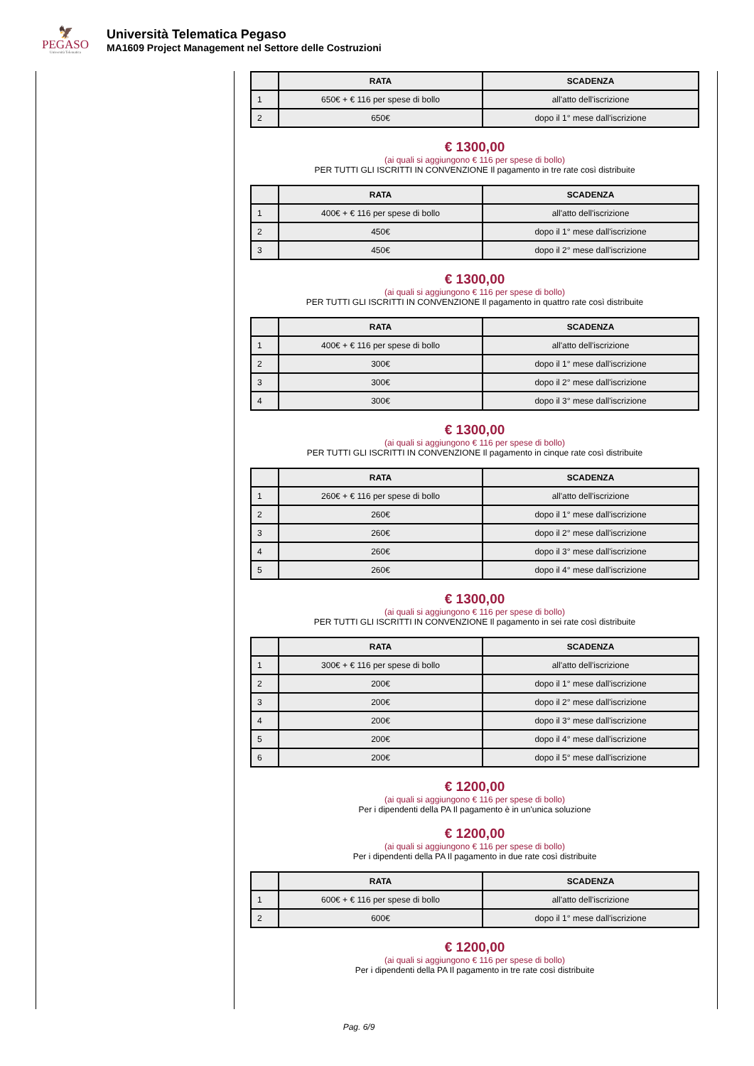🦅
PEGASO
Università Telematica
Università Telematica Pegaso
MA1609 Project Management nel Settore delle Costruzioni
| | RATA | SCADENZA |
| --- | --- | --- |
| 1 | 650€ + € 116 per spese di bollo | all'atto dell'iscrizione |
| 2 | 650€ | dopo il 1° mese dall'iscrizione |
€ 1300,00
(ai quali si aggiungono € 116 per spese di bollo)
PER TUTTI GLI ISCRITTI IN CONVENZIONE Il pagamento in tre rate così distribuite
| | RATA | SCADENZA |
| --- | --- | --- |
| 1 | 400€ + € 116 per spese di bollo | all'atto dell'iscrizione |
| 2 | 450€ | dopo il 1° mese dall'iscrizione |
| 3 | 450€ | dopo il 2° mese dall'iscrizione |
€ 1300,00
(ai quali si aggiungono € 116 per spese di bollo)
PER TUTTI GLI ISCRITTI IN CONVENZIONE Il pagamento in quattro rate così distribuite
| | RATA | SCADENZA |
| --- | --- | --- |
| 1 | 400€ + € 116 per spese di bollo | all'atto dell'iscrizione |
| 2 | 300€ | dopo il 1° mese dall'iscrizione |
| 3 | 300€ | dopo il 2° mese dall'iscrizione |
| 4 | 300€ | dopo il 3° mese dall'iscrizione |
€ 1300,00
(ai quali si aggiungono € 116 per spese di bollo)
PER TUTTI GLI ISCRITTI IN CONVENZIONE Il pagamento in cinque rate così distribuite
| | RATA | SCADENZA |
| --- | --- | --- |
| 1 | 260€ + € 116 per spese di bollo | all'atto dell'iscrizione |
| 2 | 260€ | dopo il 1° mese dall'iscrizione |
| 3 | 260€ | dopo il 2° mese dall'iscrizione |
| 4 | 260€ | dopo il 3° mese dall'iscrizione |
| 5 | 260€ | dopo il 4° mese dall'iscrizione |
€ 1300,00
(ai quali si aggiungono € 116 per spese di bollo)
PER TUTTI GLI ISCRITTI IN CONVENZIONE Il pagamento in sei rate così distribuite
| | RATA | SCADENZA |
| --- | --- | --- |
| 1 | 300€ + € 116 per spese di bollo | all'atto dell'iscrizione |
| 2 | 200€ | dopo il 1° mese dall'iscrizione |
| 3 | 200€ | dopo il 2° mese dall'iscrizione |
| 4 | 200€ | dopo il 3° mese dall'iscrizione |
| 5 | 200€ | dopo il 4° mese dall'iscrizione |
| 6 | 200€ | dopo il 5° mese dall'iscrizione |
€ 1200,00
(ai quali si aggiungono € 116 per spese di bollo)
Per i dipendenti della PA Il pagamento è in un'unica soluzione
€ 1200,00
(ai quali si aggiungono € 116 per spese di bollo)
Per i dipendenti della PA Il pagamento in due rate così distribuite
| | RATA | SCADENZA |
| --- | --- | --- |
| 1 | 600€ + € 116 per spese di bollo | all'atto dell'iscrizione |
| 2 | 600€ | dopo il 1° mese dall'iscrizione |
€ 1200,00
(ai quali si aggiungono € 116 per spese di bollo)
Per i dipendenti della PA Il pagamento in tre rate così distribuite
Pag. 6/9